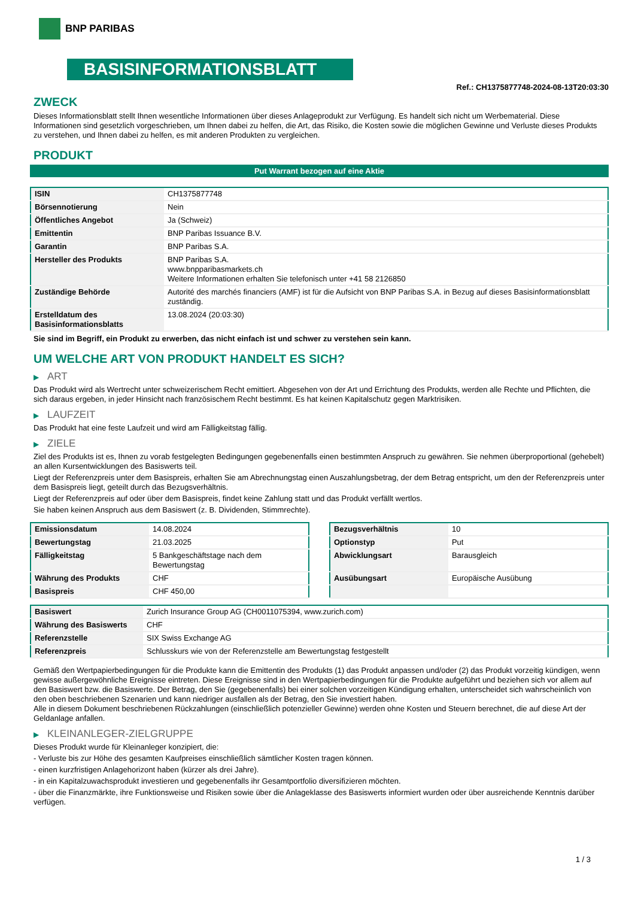BNP PARIBAS
BASISINFORMATIONSBLATT
Ref.: CH1375877748-2024-08-13T20:03:30
ZWECK
Dieses Informationsblatt stellt Ihnen wesentliche Informationen über dieses Anlageprodukt zur Verfügung. Es handelt sich nicht um Werbematerial. Diese Informationen sind gesetzlich vorgeschrieben, um Ihnen dabei zu helfen, die Art, das Risiko, die Kosten sowie die möglichen Gewinne und Verluste dieses Produkts zu verstehen, und Ihnen dabei zu helfen, es mit anderen Produkten zu vergleichen.
PRODUKT
Put Warrant bezogen auf eine Aktie
| ISIN | CH1375877748 |
| Börsennotierung | Nein |
| Öffentliches Angebot | Ja (Schweiz) |
| Emittentin | BNP Paribas Issuance B.V. |
| Garantin | BNP Paribas S.A. |
| Hersteller des Produkts | BNP Paribas S.A. www.bnpparibasmarkets.ch Weitere Informationen erhalten Sie telefonisch unter +41 58 2126850 |
| Zuständige Behörde | Autorité des marchés financiers (AMF) ist für die Aufsicht von BNP Paribas S.A. in Bezug auf dieses Basisinformationsblatt zuständig. |
| Erstelldatum des Basisinformationsblatts | 13.08.2024 (20:03:30) |
Sie sind im Begriff, ein Produkt zu erwerben, das nicht einfach ist und schwer zu verstehen sein kann.
UM WELCHE ART VON PRODUKT HANDELT ES SICH?
▶ ART
Das Produkt wird als Wertrecht unter schweizerischem Recht emittiert. Abgesehen von der Art und Errichtung des Produkts, werden alle Rechte und Pflichten, die sich daraus ergeben, in jeder Hinsicht nach französischem Recht bestimmt. Es hat keinen Kapitalschutz gegen Marktrisiken.
▶ LAUFZEIT
Das Produkt hat eine feste Laufzeit und wird am Fälligkeitstag fällig.
▶ ZIELE
Ziel des Produkts ist es, Ihnen zu vorab festgelegten Bedingungen gegebenenfalls einen bestimmten Anspruch zu gewähren. Sie nehmen überproportional (gehebelt) an allen Kursentwicklungen des Basiswerts teil.
Liegt der Referenzpreis unter dem Basispreis, erhalten Sie am Abrechnungstag einen Auszahlungsbetrag, der dem Betrag entspricht, um den der Referenzpreis unter dem Basispreis liegt, geteilt durch das Bezugsverhältnis.
Liegt der Referenzpreis auf oder über dem Basispreis, findet keine Zahlung statt und das Produkt verfällt wertlos.
Sie haben keinen Anspruch aus dem Basiswert (z. B. Dividenden, Stimmrechte).
| Emissionsdatum | 14.08.2024 |
| Bewertungstag | 21.03.2025 |
| Fälligkeitstag | 5 Bankgeschäftstage nach dem Bewertungstag |
| Währung des Produkts | CHF |
| Basispreis | CHF 450,00 |
| Bezugsverhältnis | 10 |
| Optionstyp | Put |
| Abwicklungsart | Barausgleich |
| Ausübungsart | Europäische Ausübung |
| Basiswert | Zurich Insurance Group AG (CH0011075394, www.zurich.com) |
| Währung des Basiswerts | CHF |
| Referenzstelle | SIX Swiss Exchange AG |
| Referenzpreis | Schlusskurs wie von der Referenzstelle am Bewertungstag festgestellt |
Gemäß den Wertpapierbedingungen für die Produkte kann die Emittentin des Produkts (1) das Produkt anpassen und/oder (2) das Produkt vorzeitig kündigen, wenn gewisse außergewöhnliche Ereignisse eintreten. Diese Ereignisse sind in den Wertpapierbedingungen für die Produkte aufgeführt und beziehen sich vor allem auf den Basiswert bzw. die Basiswerte. Der Betrag, den Sie (gegebenenfalls) bei einer solchen vorzeitigen Kündigung erhalten, unterscheidet sich wahrscheinlich von den oben beschriebenen Szenarien und kann niedriger ausfallen als der Betrag, den Sie investiert haben.
Alle in diesem Dokument beschriebenen Rückzahlungen (einschließlich potenzieller Gewinne) werden ohne Kosten und Steuern berechnet, die auf diese Art der Geldanlage anfallen.
▶ KLEINANLEGER-ZIELGRUPPE
Dieses Produkt wurde für Kleinanleger konzipiert, die:
- Verluste bis zur Höhe des gesamten Kaufpreises einschließlich sämtlicher Kosten tragen können.
- einen kurzfristigen Anlagehorizont haben (kürzer als drei Jahre).
- in ein Kapitalzuwachsprodukt investieren und gegebenenfalls ihr Gesamtportfolio diversifizieren möchten.
- über die Finanzmärkte, ihre Funktionsweise und Risiken sowie über die Anlageklasse des Basiswerts informiert wurden oder über ausreichende Kenntnis darüber verfügen.
1 / 3